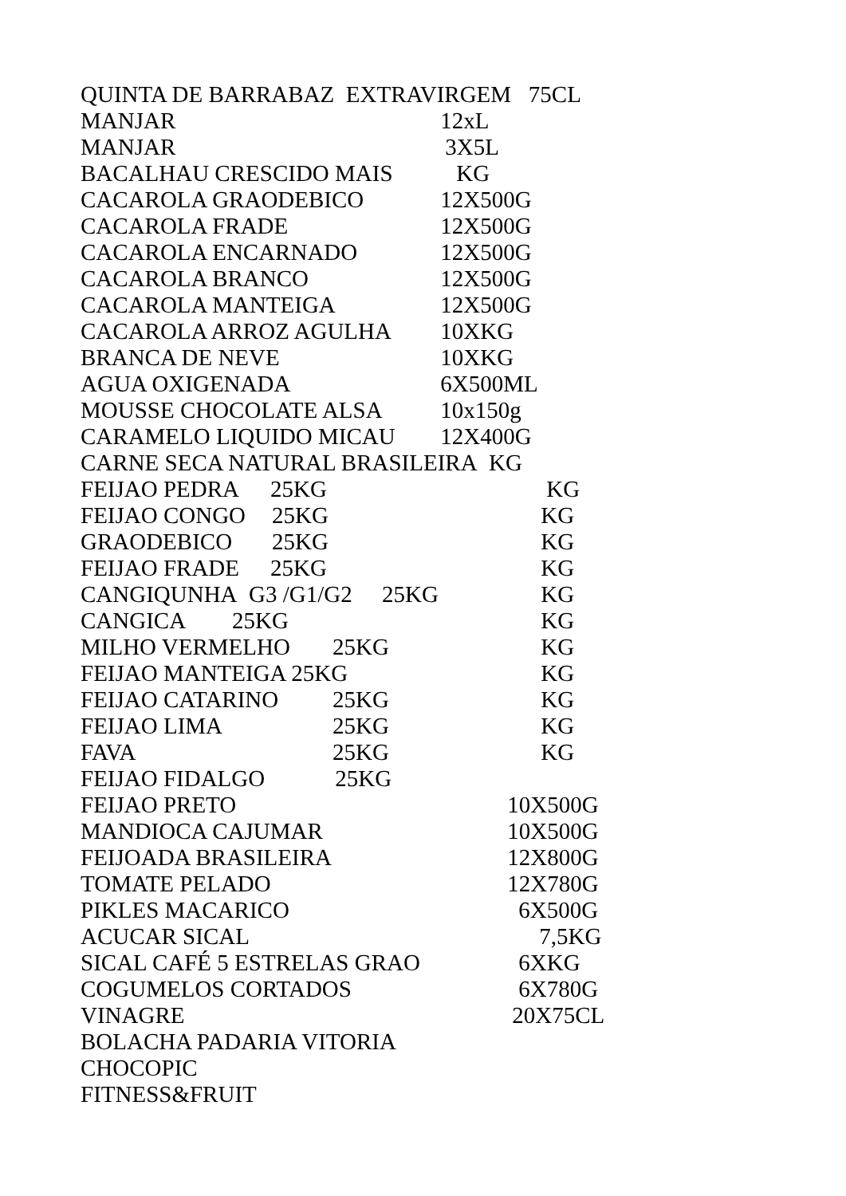QUINTA DE BARRABAZ EXTRAVIRGEM 75CL
MANJAR 12xL
MANJAR 3X5L
BACALHAU CRESCIDO MAIS KG
CACAROLA GRAODEBICO 12X500G
CACAROLA FRADE 12X500G
CACAROLA ENCARNADO 12X500G
CACAROLA BRANCO 12X500G
CACAROLA MANTEIGA 12X500G
CACAROLA ARROZ AGULHA 10XKG
BRANCA DE NEVE 10XKG
AGUA OXIGENADA 6X500ML
MOUSSE CHOCOLATE ALSA 10x150g
CARAMELO LIQUIDO MICAU 12X400G
CARNE SECA NATURAL BRASILEIRA KG
FEIJAO PEDRA 25KG KG
FEIJAO CONGO 25KG KG
GRAODEBICO 25KG KG
FEIJAO FRADE 25KG KG
CANGIQUNHA G3 /G1/G2 25KG KG
CANGICA 25KG KG
MILHO VERMELHO 25KG KG
FEIJAO MANTEIGA 25KG KG
FEIJAO CATARINO 25KG KG
FEIJAO LIMA 25KG KG
FAVA 25KG KG
FEIJAO FIDALGO 25KG
FEIJAO PRETO 10X500G
MANDIOCA CAJUMAR 10X500G
FEIJOADA BRASILEIRA 12X800G
TOMATE PELADO 12X780G
PIKLES MACARICO 6X500G
ACUCAR SICAL 7,5KG
SICAL CAFÉ 5 ESTRELAS GRAO 6XKG
COGUMELOS CORTADOS 6X780G
VINAGRE 20X75CL
BOLACHA PADARIA VITORIA
CHOCOPIC
FITNESS&FRUIT